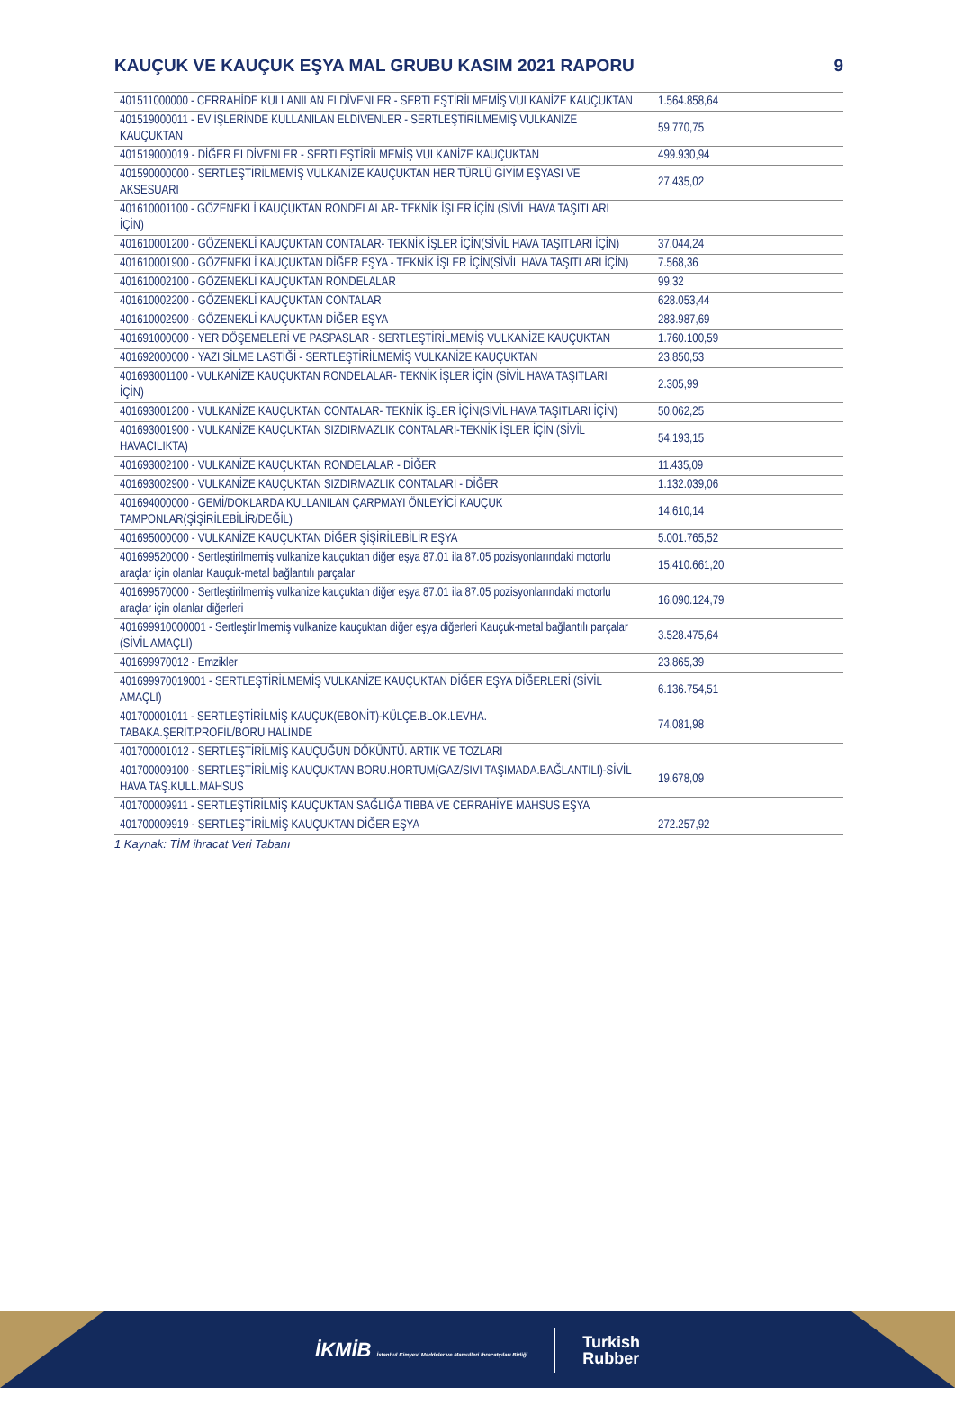KAUÇUK VE KAUÇUK EŞYA MAL GRUBU KASIM 2021 RAPORU 9
| 401511000000 - CERRAHİDE KULLANILAN ELDİVENLER - SERTLEŞTİRİLMEMİŞ VULKANİZE KAUÇUKTAN | 1.564.858,64 |
| 401519000011 - EV İŞLERİNDE KULLANILAN ELDİVENLER - SERTLEŞTİRİLMEMİŞ VULKANİZE KAUÇUKTAN | 59.770,75 |
| 401519000019 - DİĞER ELDİVENLER - SERTLEŞTİRİLMEMİŞ VULKANİZE KAUÇUKTAN | 499.930,94 |
| 401590000000 - SERTLEŞTİRİLMEMİŞ VULKANİZE KAUÇUKTAN HER TÜRLÜ GİYİM EŞYASI VE AKSESUARI | 27.435,02 |
| 401610001100 - GÖZENEKLİ KAUÇUKTAN RONDELALAR- TEKNİK İŞLER İÇİN (SİVİL HAVA TAŞITLARI İÇİN) | |
| 401610001200 - GÖZENEKLİ KAUÇUKTAN CONTALAR- TEKNİK İŞLER İÇİN(SİVİL HAVA TAŞITLARI İÇİN) | 37.044,24 |
| 401610001900 - GÖZENEKLİ KAUÇUKTAN DİĞER EŞYA - TEKNİK İŞLER İÇİN(SİVİL HAVA TAŞITLARI İÇİN) | 7.568,36 |
| 401610002100 - GÖZENEKLİ KAUÇUKTAN RONDELALAR | 99,32 |
| 401610002200 - GÖZENEKLİ KAUÇUKTAN CONTALAR | 628.053,44 |
| 401610002900 - GÖZENEKLİ KAUÇUKTAN DİĞER EŞYA | 283.987,69 |
| 401691000000 - YER DÖŞEMELERİ VE PASPASLAR - SERTLEŞTİRİLMEMİŞ VULKANİZE KAUÇUKTAN | 1.760.100,59 |
| 401692000000 - YAZI SİLME LASTİĞİ - SERTLEŞTİRİLMEMİŞ VULKANİZE KAUÇUKTAN | 23.850,53 |
| 401693001100 - VULKANİZE KAUÇUKTAN RONDELALAR- TEKNİK İŞLER İÇİN (SİVİL HAVA TAŞITLARI İÇİN) | 2.305,99 |
| 401693001200 - VULKANİZE KAUÇUKTAN CONTALAR- TEKNİK İŞLER İÇİN(SİVİL HAVA TAŞITLARI İÇİN) | 50.062,25 |
| 401693001900 - VULKANİZE KAUÇUKTAN SIZDIRMAZLIK CONTALARI-TEKNİK İŞLER İÇİN (SİVİL HAVACILIKTA) | 54.193,15 |
| 401693002100 - VULKANİZE KAUÇUKTAN RONDELALAR - DİĞER | 11.435,09 |
| 401693002900 - VULKANİZE KAUÇUKTAN SIZDIRMAZLIK CONTALARI - DİĞER | 1.132.039,06 |
| 401694000000 - GEMİ/DOKLARDA KULLANILAN ÇARPMAYI ÖNLEYİCİ KAUÇUK TAMPONLAR(ŞİŞİRİLEBİLİR/DEĞİL) | 14.610,14 |
| 401695000000 - VULKANİZE KAUÇUKTAN DİĞER ŞİŞİRİLEBİLİR EŞYA | 5.001.765,52 |
| 401699520000 - Sertleştirilmemiş vulkanize kauçuktan diğer eşya 87.01 ila 87.05 pozisyonlarındaki motorlu araçlar için olanlar Kauçuk-metal bağlantılı parçalar | 15.410.661,20 |
| 401699570000 - Sertleştirilmemiş vulkanize kauçuktan diğer eşya 87.01 ila 87.05 pozisyonlarındaki motorlu araçlar için olanlar diğerleri | 16.090.124,79 |
| 401699910000001 - Sertleştirilmemiş vulkanize kauçuktan diğer eşya diğerleri Kauçuk-metal bağlantılı parçalar (SİVİL AMAÇLI) | 3.528.475,64 |
| 401699970012 - Emzikler | 23.865,39 |
| 401699970019001 - SERTLEŞTİRİLMEMİŞ VULKANİZE KAUÇUKTAN DİĞER EŞYA DİĞERLERİ (SİVİL AMAÇLI) | 6.136.754,51 |
| 401700001011 - SERTLEŞTİRİLMİŞ KAUÇUK(EBONİT)-KÜLÇE.BLOK.LEVHA. TABAKA.ŞERİT.PROFİL/BORU HALİNDE | 74.081,98 |
| 401700001012 - SERTLEŞTİRİLMİŞ KAUÇUĞUN DÖKÜNTÜ. ARTIK VE TOZLARI | |
| 401700009100 - SERTLEŞTİRİLMİŞ KAUÇUKTAN BORU.HORTUM(GAZ/SIVI TAŞIMADA.BAĞLANTILI)-SİVİL HAVA TAŞ.KULL.MAHSUS | 19.678,09 |
| 401700009911 - SERTLEŞTİRİLMİŞ KAUÇUKTAN SAĞLIĞA TIBBA VE CERRAHİYE MAHSUS EŞYA | |
| 401700009919 - SERTLEŞTİRİLMİŞ KAUÇUKTAN DİĞER EŞYA | 272.257,92 |
1 Kaynak: TİM ihracat Veri Tabanı
İKMİB İstanbul Kimyevi Maddeler ve Mamulleri İhracatçıları Birliği
Turkish
Rubber